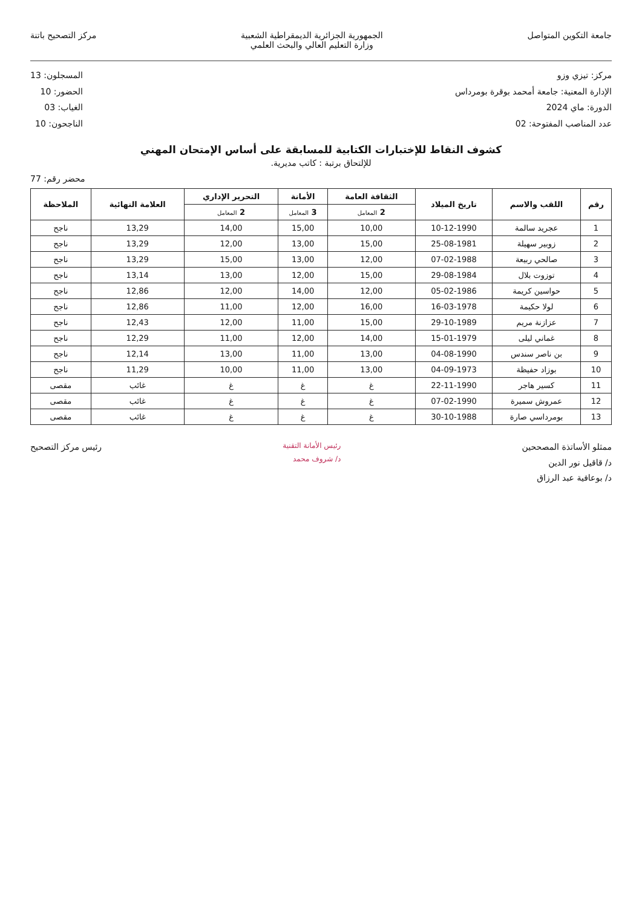جامعة التكوين المتواصل الجمهورية الجزائرية الديمقراطية الشعبية
وزارة التعليم العالي والبحث العلمي
مركز التصحيح باتنة
مركز: تيزي وزو
الإدارة المعنية: جامعة أمحمد بوقرة بومرداس
الدورة: ماي 2024
عدد المناصب المفتوحة: 02
المسجلون: 13
الحضور: 10
الغياب: 03
الناجحون: 10
كشوف النقاط للإختبارات الكتابية للمسابقة على أساس الإمتحان المهني
للإلتحاق برتبة : كاتب مديرية.
محضر رقم: 77
| رقم | اللقب والاسم | تاريخ الميلاد | الثقافة العامة | الأمانة | التحرير الإداري | العلامة النهائية | الملاحظة |
| --- | --- | --- | --- | --- | --- | --- | --- |
| | | | 2 المعامل | 3 المعامل | 2 المعامل | | |
| 1 | عجريد سالمة | 10-12-1990 | 10,00 | 15,00 | 14,00 | 13,29 | ناجح |
| 2 | زوبير سهيلة | 25-08-1981 | 15,00 | 13,00 | 12,00 | 13,29 | ناجح |
| 3 | صالحي ربيعة | 07-02-1988 | 12,00 | 13,00 | 15,00 | 13,29 | ناجح |
| 4 | توزوت بلال | 29-08-1984 | 15,00 | 12,00 | 13,00 | 13,14 | ناجح |
| 5 | حواسين كريمة | 05-02-1986 | 12,00 | 14,00 | 12,00 | 12,86 | ناجح |
| 6 | لولا حكيمة | 16-03-1978 | 16,00 | 12,00 | 11,00 | 12,86 | ناجح |
| 7 | عزازنة مريم | 29-10-1989 | 15,00 | 11,00 | 12,00 | 12,43 | ناجح |
| 8 | غماني ليلى | 15-01-1979 | 14,00 | 12,00 | 11,00 | 12,29 | ناجح |
| 9 | بن ناصر سندس | 04-08-1990 | 13,00 | 11,00 | 13,00 | 12,14 | ناجح |
| 10 | بوزاد حفيظة | 04-09-1973 | 13,00 | 11,00 | 10,00 | 11,29 | ناجح |
| 11 | كسير هاجر | 22-11-1990 | غ | غ | غ | غائب | مقصى |
| 12 | عمروش سميرة | 07-02-1990 | غ | غ | غ | غائب | مقصى |
| 13 | بومرداسي صارة | 30-10-1988 | غ | غ | غ | غائب | مقصى |
ممثلو الأساتذة المصححين
د/ قاقيل نور الدين
د/ بوعافية عبد الرزاق
رئيس الأمانة التقنية
د/ شروف محمد
رئيس مركز التصحيح